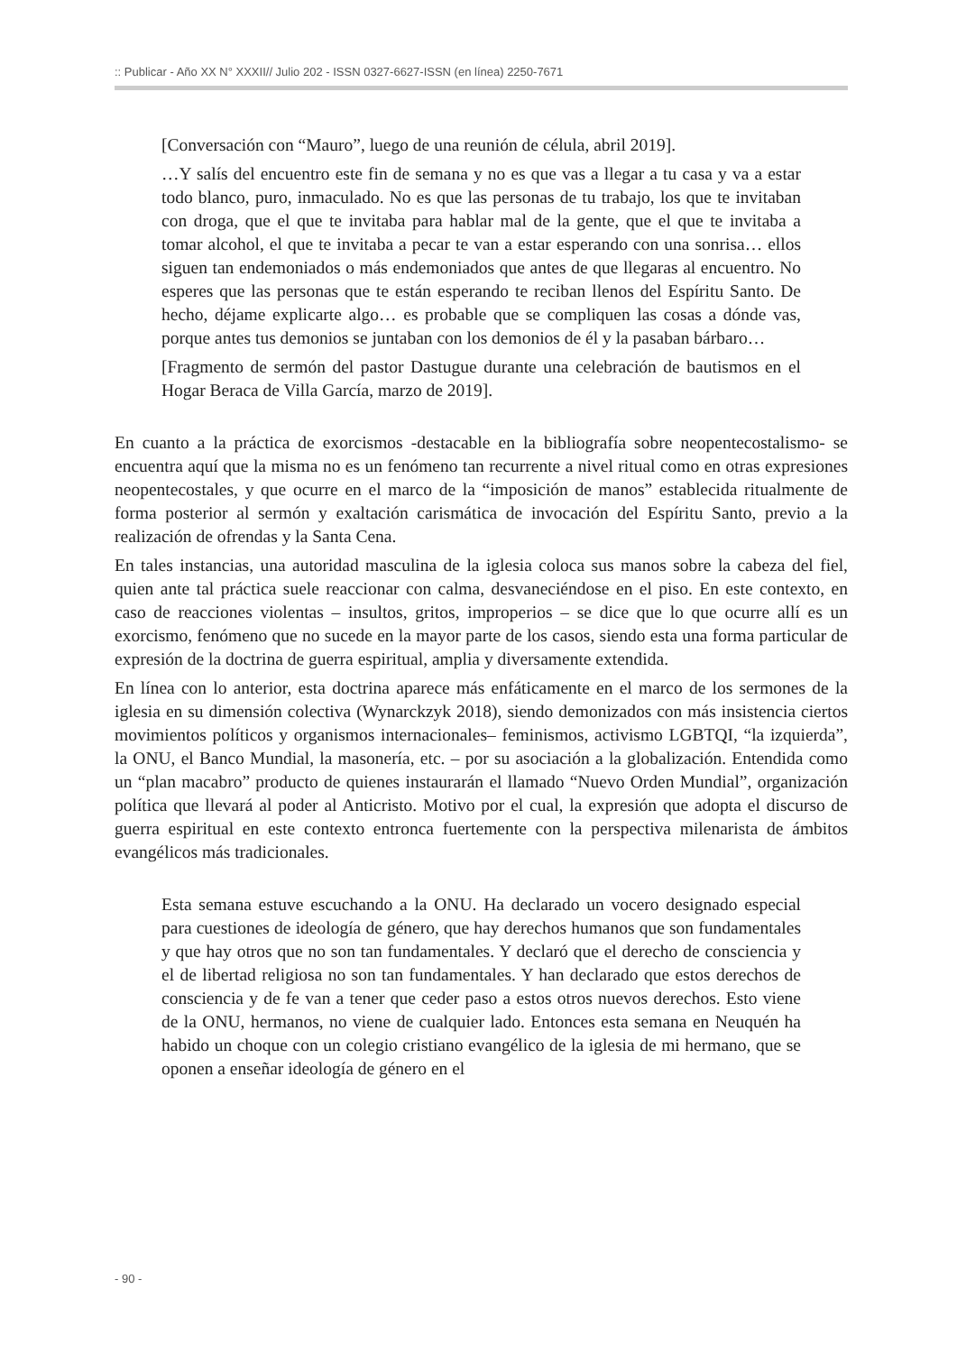:: Publicar - Año XX N° XXXII// Julio 202 - ISSN 0327-6627-ISSN (en línea) 2250-7671
[Conversación con “Mauro”, luego de una reunión de célula, abril 2019].
…Y salís del encuentro este fin de semana y no es que vas a llegar a tu casa y va a estar todo blanco, puro, inmaculado. No es que las personas de tu trabajo, los que te invitaban con droga, que el que te invitaba para hablar mal de la gente, que el que te invitaba a tomar alcohol, el que te invitaba a pecar te van a estar esperando con una sonrisa… ellos siguen tan endemoniados o más endemoniados que antes de que llegaras al encuentro. No esperes que las personas que te están esperando te reciban llenos del Espíritu Santo. De hecho, déjame explicarte algo… es probable que se compliquen las cosas a dónde vas, porque antes tus demonios se juntaban con los demonios de él y la pasaban bárbaro…
[Fragmento de sermón del pastor Dastugue durante una celebración de bautismos en el Hogar Beraca de Villa García, marzo de 2019].
En cuanto a la práctica de exorcismos -destacable en la bibliografía sobre neopentecostalismo- se encuentra aquí que la misma no es un fenómeno tan recurrente a nivel ritual como en otras expresiones neopentecostales, y que ocurre en el marco de la “imposición de manos” establecida ritualmente de forma posterior al sermón y exaltación carismática de invocación del Espíritu Santo, previo a la realización de ofrendas y la Santa Cena.
En tales instancias, una autoridad masculina de la iglesia coloca sus manos sobre la cabeza del fiel, quien ante tal práctica suele reaccionar con calma, desvaneciéndose en el piso. En este contexto, en caso de reacciones violentas – insultos, gritos, improperios – se dice que lo que ocurre allí es un exorcismo, fenómeno que no sucede en la mayor parte de los casos, siendo esta una forma particular de expresión de la doctrina de guerra espiritual, amplia y diversamente extendida.
En línea con lo anterior, esta doctrina aparece más enfáticamente en el marco de los sermones de la iglesia en su dimensión colectiva (Wynarckzyk 2018), siendo demonizados con más insistencia ciertos movimientos políticos y organismos internacionales– feminismos, activismo LGBTQI, “la izquierda”, la ONU, el Banco Mundial, la masonería, etc. – por su asociación a la globalización. Entendida como un “plan macabro” producto de quienes instaurarán el llamado “Nuevo Orden Mundial”, organización política que llevará al poder al Anticristo. Motivo por el cual, la expresión que adopta el discurso de guerra espiritual en este contexto entronca fuertemente con la perspectiva milenarista de ámbitos evangélicos más tradicionales.
Esta semana estuve escuchando a la ONU. Ha declarado un vocero designado especial para cuestiones de ideología de género, que hay derechos humanos que son fundamentales y que hay otros que no son tan fundamentales. Y declaró que el derecho de consciencia y el de libertad religiosa no son tan fundamentales. Y han declarado que estos derechos de consciencia y de fe van a tener que ceder paso a estos otros nuevos derechos. Esto viene de la ONU, hermanos, no viene de cualquier lado. Entonces esta semana en Neuquén ha habido un choque con un colegio cristiano evangélico de la iglesia de mi hermano, que se oponen a enseñar ideología de género en el
- 90 -